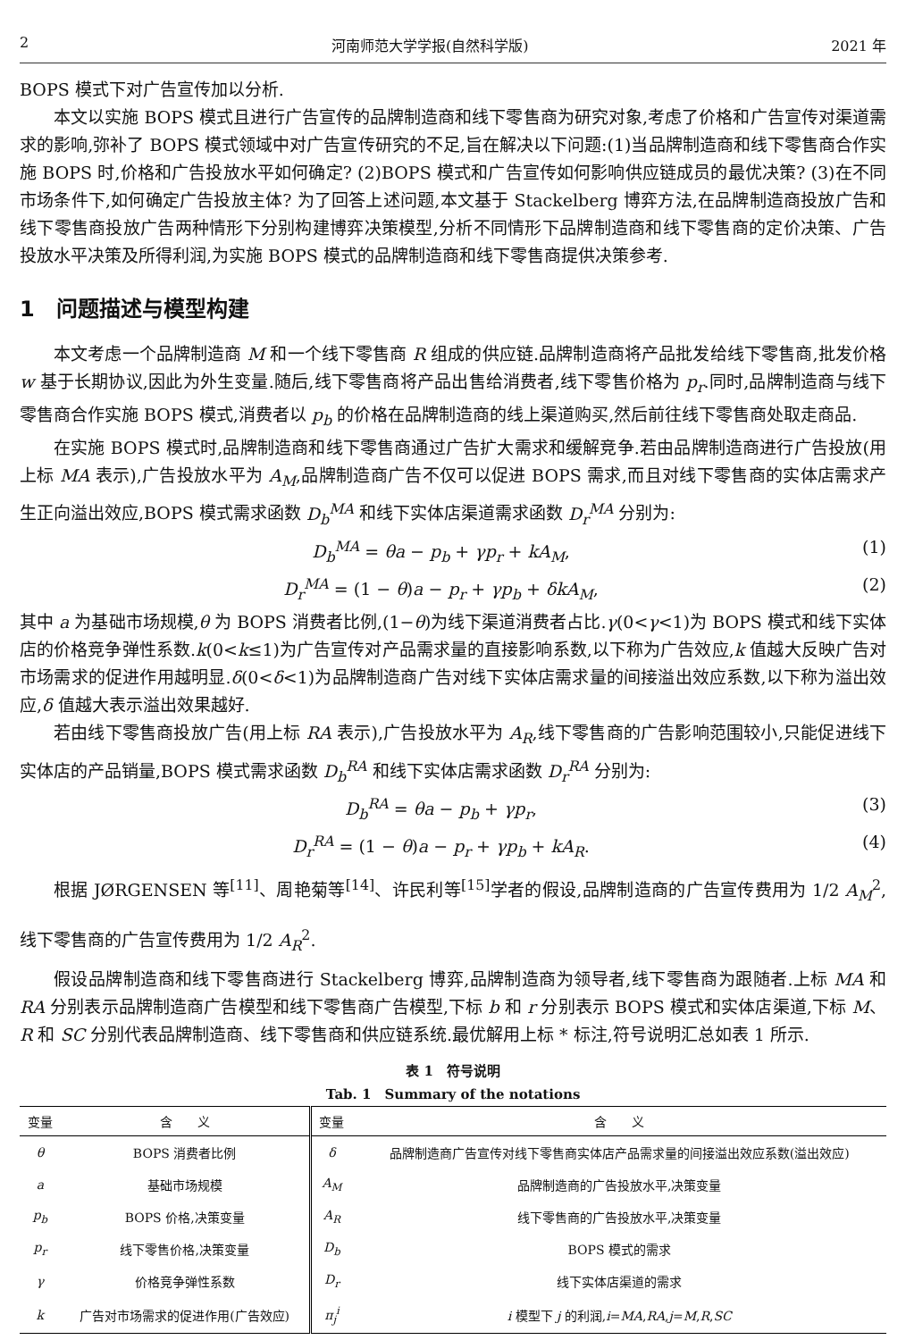2 河南师范大学学报(自然科学版) 2021 年
BOPS 模式下对广告宣传加以分析.
本文以实施 BOPS 模式且进行广告宣传的品牌制造商和线下零售商为研究对象,考虑了价格和广告宣传对渠道需求的影响,弥补了 BOPS 模式领域中对广告宣传研究的不足,旨在解决以下问题:(1)当品牌制造商和线下零售商合作实施 BOPS 时,价格和广告投放水平如何确定? (2)BOPS 模式和广告宣传如何影响供应链成员的最优决策? (3)在不同市场条件下,如何确定广告投放主体? 为了回答上述问题,本文基于 Stackelberg 博弈方法,在品牌制造商投放广告和线下零售商投放广告两种情形下分别构建博弈决策模型,分析不同情形下品牌制造商和线下零售商的定价决策、广告投放水平决策及所得利润,为实施 BOPS 模式的品牌制造商和线下零售商提供决策参考.
1　问题描述与模型构建
本文考虑一个品牌制造商 M 和一个线下零售商 R 组成的供应链.品牌制造商将产品批发给线下零售商,批发价格 w 基于长期协议,因此为外生变量.随后,线下零售商将产品出售给消费者,线下零售价格为 p<sub>r</sub>.同时,品牌制造商与线下零售商合作实施 BOPS 模式,消费者以 p<sub>b</sub> 的价格在品牌制造商的线上渠道购买,然后前往线下零售商处取走商品.
在实施 BOPS 模式时,品牌制造商和线下零售商通过广告扩大需求和缓解竞争.若由品牌制造商进行广告投放(用上标 MA 表示),广告投放水平为 A<sub>M</sub>,品牌制造商广告不仅可以促进 BOPS 需求,而且对线下零售商的实体店需求产生正向溢出效应,BOPS 模式需求函数 D<sub>b</sub><sup>MA</sup> 和线下实体店渠道需求函数 D<sub>r</sub><sup>MA</sup> 分别为:
D<sub>b</sub><sup>MA</sup> = θa − p<sub>b</sub> + γp<sub>r</sub> + kA<sub>M</sub>, (1)
D<sub>r</sub><sup>MA</sup> = (1 − θ)a − p<sub>r</sub> + γp<sub>b</sub> + δkA<sub>M</sub>, (2)
其中 a 为基础市场规模,θ 为 BOPS 消费者比例,(1−θ)为线下渠道消费者占比.γ(0<γ<1)为 BOPS 模式和线下实体店的价格竞争弹性系数.k(0<k≤1)为广告宣传对产品需求量的直接影响系数,以下称为广告效应,k 值越大反映广告对市场需求的促进作用越明显.δ(0<δ<1)为品牌制造商广告对线下实体店需求量的间接溢出效应系数,以下称为溢出效应,δ 值越大表示溢出效果越好.
若由线下零售商投放广告(用上标 RA 表示),广告投放水平为 A<sub>R</sub>,线下零售商的广告影响范围较小,只能促进线下实体店的产品销量,BOPS 模式需求函数 D<sub>b</sub><sup>RA</sup> 和线下实体店需求函数 D<sub>r</sub><sup>RA</sup> 分别为:
D<sub>b</sub><sup>RA</sup> = θa − p<sub>b</sub> + γp<sub>r</sub>, (3)
D<sub>r</sub><sup>RA</sup> = (1 − θ)a − p<sub>r</sub> + γp<sub>b</sub> + kA<sub>R</sub>. (4)
根据 JØRGENSEN 等<sup>[11]</sup>、周艳菊等<sup>[14]</sup>、许民利等<sup>[15]</sup>学者的假设,品牌制造商的广告宣传费用为 1/2 A<sub>M</sub><sup>2</sup>,线下零售商的广告宣传费用为 1/2 A<sub>R</sub><sup>2</sup>.
假设品牌制造商和线下零售商进行 Stackelberg 博弈,品牌制造商为领导者,线下零售商为跟随者.上标 MA 和 RA 分别表示品牌制造商广告模型和线下零售商广告模型,下标 b 和 r 分别表示 BOPS 模式和实体店渠道,下标 M、R 和 SC 分别代表品牌制造商、线下零售商和供应链系统.最优解用上标 * 标注,符号说明汇总如表 1 所示.
表 1　符号说明
Tab. 1　Summary of the notations
| 变量 | 含 义 | 变量 | 含 义 |
| --- | --- | --- | --- |
| θ | BOPS 消费者比例 | δ | 品牌制造商广告宣传对线下零售商实体店产品需求量的间接溢出效应系数(溢出效应) |
| a | 基础市场规模 | A<sub>M</sub> | 品牌制造商的广告投放水平,决策变量 |
| p<sub>b</sub> | BOPS 价格,决策变量 | A<sub>R</sub> | 线下零售商的广告投放水平,决策变量 |
| p<sub>r</sub> | 线下零售价格,决策变量 | D<sub>b</sub> | BOPS 模式的需求 |
| γ | 价格竞争弹性系数 | D<sub>r</sub> | 线下实体店渠道的需求 |
| k | 广告对市场需求的促进作用(广告效应) | π<sub>j</sub><sup>i</sup> | i 模型下 j 的利润, i = MA , RA , j = M , R , SC |